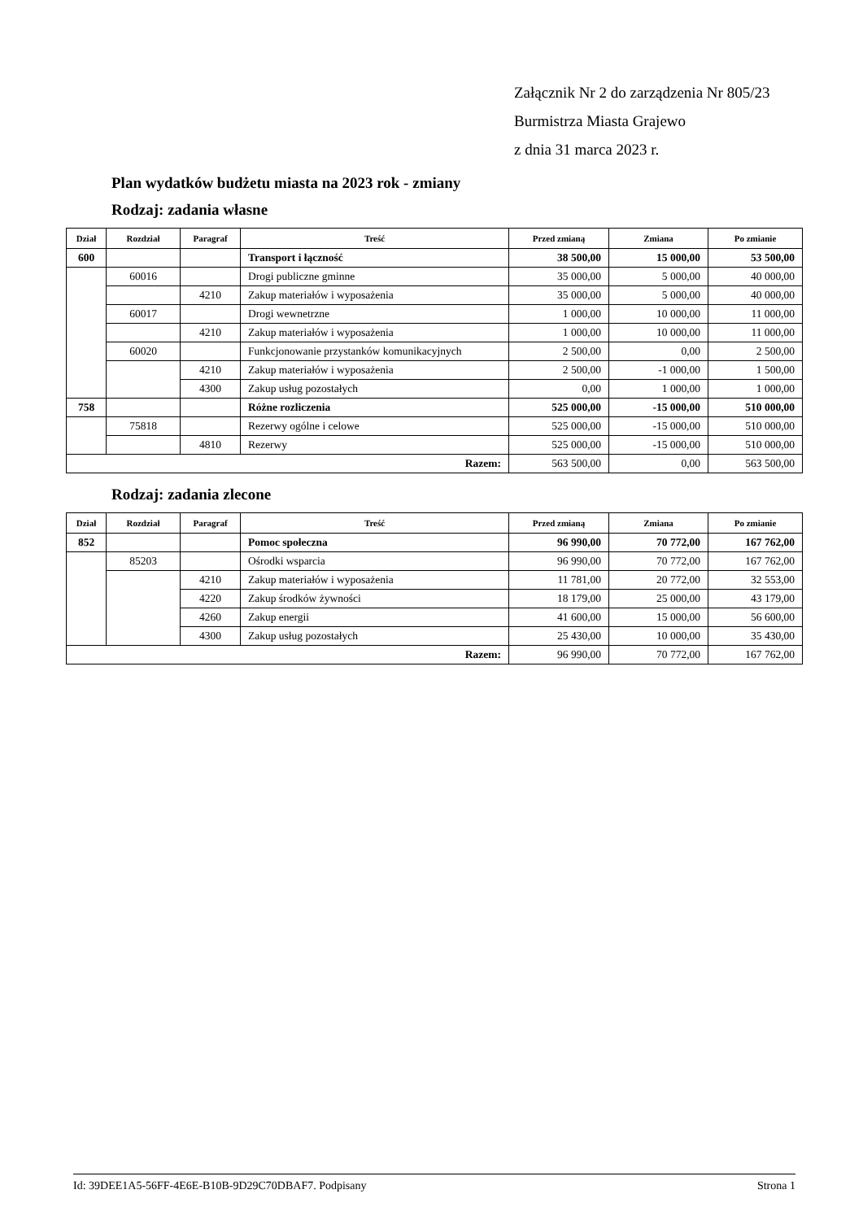Załącznik Nr 2 do zarządzenia Nr 805/23
Burmistrza Miasta Grajewo
z dnia 31 marca 2023 r.
Plan wydatków budżetu miasta na 2023 rok - zmiany
Rodzaj: zadania własne
| Dział | Rozdział | Paragraf | Treść | Przed zmianą | Zmiana | Po zmianie |
| --- | --- | --- | --- | --- | --- | --- |
| 600 | | | Transport i łączność | 38 500,00 | 15 000,00 | 53 500,00 |
| | 60016 | | Drogi publiczne gminne | 35 000,00 | 5 000,00 | 40 000,00 |
| | | 4210 | Zakup materiałów i wyposażenia | 35 000,00 | 5 000,00 | 40 000,00 |
| | 60017 | | Drogi wewnetrzne | 1 000,00 | 10 000,00 | 11 000,00 |
| | | 4210 | Zakup materiałów i wyposażenia | 1 000,00 | 10 000,00 | 11 000,00 |
| | 60020 | | Funkcjonowanie przystanków komunikacyjnych | 2 500,00 | 0,00 | 2 500,00 |
| | | 4210 | Zakup materiałów i wyposażenia | 2 500,00 | -1 000,00 | 1 500,00 |
| | | 4300 | Zakup usług pozostałych | 0,00 | 1 000,00 | 1 000,00 |
| 758 | | | Różne rozliczenia | 525 000,00 | -15 000,00 | 510 000,00 |
| | 75818 | | Rezerwy ogólne i celowe | 525 000,00 | -15 000,00 | 510 000,00 |
| | | 4810 | Rezerwy | 525 000,00 | -15 000,00 | 510 000,00 |
| Razem: | | | | 563 500,00 | 0,00 | 563 500,00 |
Rodzaj: zadania zlecone
| Dział | Rozdział | Paragraf | Treść | Przed zmianą | Zmiana | Po zmianie |
| --- | --- | --- | --- | --- | --- | --- |
| 852 | | | Pomoc społeczna | 96 990,00 | 70 772,00 | 167 762,00 |
| | 85203 | | Ośrodki wsparcia | 96 990,00 | 70 772,00 | 167 762,00 |
| | | 4210 | Zakup materiałów i wyposażenia | 11 781,00 | 20 772,00 | 32 553,00 |
| | | 4220 | Zakup środków żywności | 18 179,00 | 25 000,00 | 43 179,00 |
| | | 4260 | Zakup energii | 41 600,00 | 15 000,00 | 56 600,00 |
| | | 4300 | Zakup usług pozostałych | 25 430,00 | 10 000,00 | 35 430,00 |
| Razem: | | | | 96 990,00 | 70 772,00 | 167 762,00 |
Id: 39DEE1A5-56FF-4E6E-B10B-9D29C70DBAF7. Podpisany Strona 1